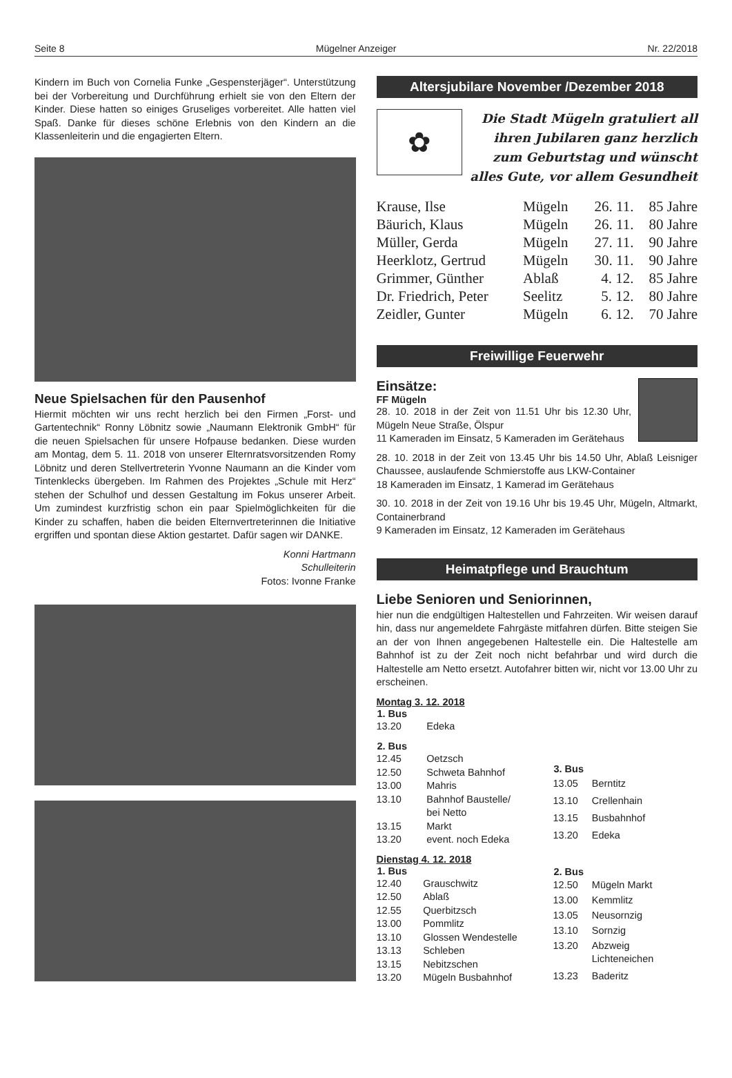Seite 8 Mügelner Anzeiger Nr. 22/2018
Kindern im Buch von Cornelia Funke „Gespensterjäger“. Unterstützung bei der Vorbereitung und Durchführung erhielt sie von den Eltern der Kinder. Diese hatten so einiges Gruseliges vorbereitet. Alle hatten viel Spaß. Danke für dieses schöne Erlebnis von den Kindern an die Klassenleiterin und die engagierten Eltern.
Neue Spielsachen für den Pausenhof
Hiermit möchten wir uns recht herzlich bei den Firmen „Forst- und Gartentechnik“ Ronny Löbnitz sowie „Naumann Elektronik GmbH“ für die neuen Spielsachen für unsere Hofpause bedanken. Diese wurden am Montag, dem 5. 11. 2018 von unserer Elternratsvorsitzenden Romy Löbnitz und deren Stellvertreterin Yvonne Naumann an die Kinder vom Tintenklecks übergeben. Im Rahmen des Projektes „Schule mit Herz“ stehen der Schulhof und dessen Gestaltung im Fokus unserer Arbeit. Um zumindest kurzfristig schon ein paar Spielmöglichkeiten für die Kinder zu schaffen, haben die beiden Elternvertreterinnen die Initiative ergriffen und spontan diese Aktion gestartet. Dafür sagen wir DANKE.
Konni Hartmann
Schulleiterin
Fotos: Ivonne Franke
Altersjubilare November /Dezember 2018
✿
Die Stadt Mügeln gratuliert all ihren Jubilaren ganz herzlich zum Geburtstag und wünscht alles Gute, vor allem Gesundheit
| Krause, Ilse | Mügeln | 26. 11. | 85 Jahre |
| Bäurich, Klaus | Mügeln | 26. 11. | 80 Jahre |
| Müller, Gerda | Mügeln | 27. 11. | 90 Jahre |
| Heerklotz, Gertrud | Mügeln | 30. 11. | 90 Jahre |
| Grimmer, Günther | Ablaß | 4. 12. | 85 Jahre |
| Dr. Friedrich, Peter | Seelitz | 5. 12. | 80 Jahre |
| Zeidler, Gunter | Mügeln | 6. 12. | 70 Jahre |
Freiwillige Feuerwehr
Einsätze:
FF Mügeln
28. 10. 2018 in der Zeit von 11.51 Uhr bis 12.30 Uhr, Mügeln Neue Straße, Ölspur
11 Kameraden im Einsatz, 5 Kameraden im Gerätehaus
28. 10. 2018 in der Zeit von 13.45 Uhr bis 14.50 Uhr, Ablaß Leisniger Chaussee, auslaufende Schmierstoffe aus LKW-Container
18 Kameraden im Einsatz, 1 Kamerad im Gerätehaus
30. 10. 2018 in der Zeit von 19.16 Uhr bis 19.45 Uhr, Mügeln, Altmarkt, Containerbrand
9 Kameraden im Einsatz, 12 Kameraden im Gerätehaus
Heimatpflege und Brauchtum
Liebe Senioren und Seniorinnen,
hier nun die endgültigen Haltestellen und Fahrzeiten. Wir weisen darauf hin, dass nur angemeldete Fahrgäste mitfahren dürfen. Bitte steigen Sie an der von Ihnen angegebenen Haltestelle ein. Die Haltestelle am Bahnhof ist zu der Zeit noch nicht befahrbar und wird durch die Haltestelle am Netto ersetzt. Autofahrer bitten wir, nicht vor 13.00 Uhr zu erscheinen.
Montag 3. 12. 2018
| 1. Bus | |
| --- | --- |
| 13.20 | Edeka |
| 2. Bus | |
| 12.45 | Oetzsch |
| 12.50 | Schweta Bahnhof |
| 13.00 | Mahris |
| 13.10 | Bahnhof Baustelle/ bei Netto |
| 13.15 | Markt |
| 13.20 | event. noch Edeka |
| 3. Bus | |
| --- | --- |
| 13.05 | Berntitz |
| 13.10 | Crellenhain |
| 13.15 | Busbahnhof |
| 13.20 | Edeka |
Dienstag 4. 12. 2018
| 1. Bus | |
| --- | --- |
| 12.40 | Grauschwitz |
| 12.50 | Ablaß |
| 12.55 | Querbitzsch |
| 13.00 | Pommlitz |
| 13.10 | Glossen Wendestelle |
| 13.13 | Schleben |
| 13.15 | Nebitzschen |
| 13.20 | Mügeln Busbahnhof |
| 2. Bus | |
| --- | --- |
| 12.50 | Mügeln Markt |
| 13.00 | Kemmlitz |
| 13.05 | Neusornzig |
| 13.10 | Sornzig |
| 13.20 | Abzweig Lichteneichen |
| 13.23 | Baderitz |